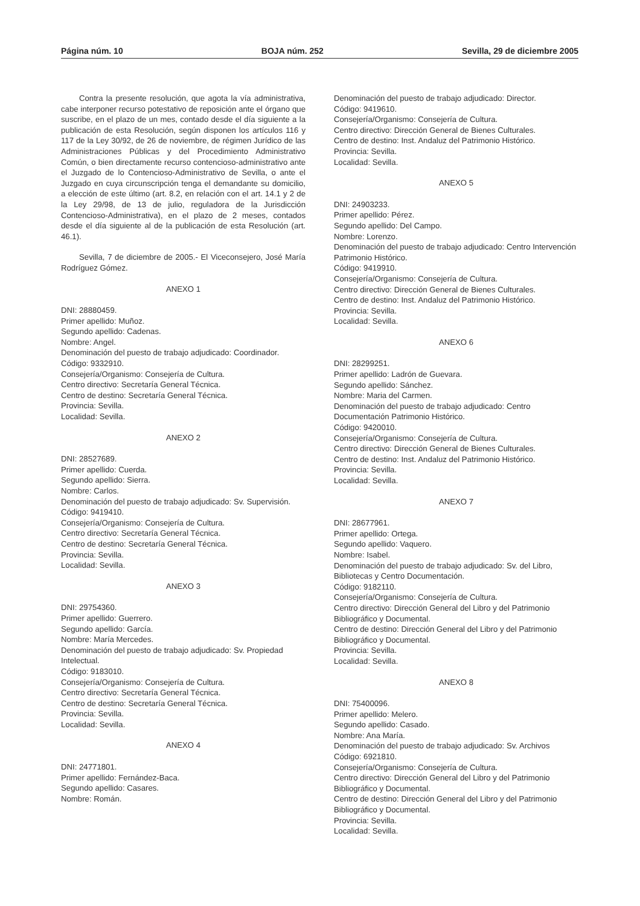Página núm. 10 BOJA núm. 252 Sevilla, 29 de diciembre 2005
Contra la presente resolución, que agota la vía administrativa, cabe interponer recurso potestativo de reposición ante el órgano que suscribe, en el plazo de un mes, contado desde el día siguiente a la publicación de esta Resolución, según disponen los artículos 116 y 117 de la Ley 30/92, de 26 de noviembre, de régimen Jurídico de las Administraciones Públicas y del Procedimiento Administrativo Común, o bien directamente recurso contencioso-administrativo ante el Juzgado de lo Contencioso-Administrativo de Sevilla, o ante el Juzgado en cuya circunscripción tenga el demandante su domicilio, a elección de este último (art. 8.2, en relación con el art. 14.1 y 2 de la Ley 29/98, de 13 de julio, reguladora de la Jurisdicción Contencioso-Administrativa), en el plazo de 2 meses, contados desde el día siguiente al de la publicación de esta Resolución (art. 46.1).
Sevilla, 7 de diciembre de 2005.- El Viceconsejero, José María Rodríguez Gómez.
ANEXO 1
DNI: 28880459.
Primer apellido: Muñoz.
Segundo apellido: Cadenas.
Nombre: Angel.
Denominación del puesto de trabajo adjudicado: Coordinador.
Código: 9332910.
Consejería/Organismo: Consejería de Cultura.
Centro directivo: Secretaría General Técnica.
Centro de destino: Secretaría General Técnica.
Provincia: Sevilla.
Localidad: Sevilla.
ANEXO 2
DNI: 28527689.
Primer apellido: Cuerda.
Segundo apellido: Sierra.
Nombre: Carlos.
Denominación del puesto de trabajo adjudicado: Sv. Supervisión.
Código: 9419410.
Consejería/Organismo: Consejería de Cultura.
Centro directivo: Secretaría General Técnica.
Centro de destino: Secretaría General Técnica.
Provincia: Sevilla.
Localidad: Sevilla.
ANEXO 3
DNI: 29754360.
Primer apellido: Guerrero.
Segundo apellido: García.
Nombre: María Mercedes.
Denominación del puesto de trabajo adjudicado: Sv. Propiedad Intelectual.
Código: 9183010.
Consejería/Organismo: Consejería de Cultura.
Centro directivo: Secretaría General Técnica.
Centro de destino: Secretaría General Técnica.
Provincia: Sevilla.
Localidad: Sevilla.
ANEXO 4
DNI: 24771801.
Primer apellido: Fernández-Baca.
Segundo apellido: Casares.
Nombre: Román.
Denominación del puesto de trabajo adjudicado: Director.
Código: 9419610.
Consejería/Organismo: Consejería de Cultura.
Centro directivo: Dirección General de Bienes Culturales.
Centro de destino: Inst. Andaluz del Patrimonio Histórico.
Provincia: Sevilla.
Localidad: Sevilla.
ANEXO 5
DNI: 24903233.
Primer apellido: Pérez.
Segundo apellido: Del Campo.
Nombre: Lorenzo.
Denominación del puesto de trabajo adjudicado: Centro Intervención Patrimonio Histórico.
Código: 9419910.
Consejería/Organismo: Consejería de Cultura.
Centro directivo: Dirección General de Bienes Culturales.
Centro de destino: Inst. Andaluz del Patrimonio Histórico.
Provincia: Sevilla.
Localidad: Sevilla.
ANEXO 6
DNI: 28299251.
Primer apellido: Ladrón de Guevara.
Segundo apellido: Sánchez.
Nombre: Maria del Carmen.
Denominación del puesto de trabajo adjudicado: Centro Documentación Patrimonio Histórico.
Código: 9420010.
Consejería/Organismo: Consejería de Cultura.
Centro directivo: Dirección General de Bienes Culturales.
Centro de destino: Inst. Andaluz del Patrimonio Histórico.
Provincia: Sevilla.
Localidad: Sevilla.
ANEXO 7
DNI: 28677961.
Primer apellido: Ortega.
Segundo apellido: Vaquero.
Nombre: Isabel.
Denominación del puesto de trabajo adjudicado: Sv. del Libro, Bibliotecas y Centro Documentación.
Código: 9182110.
Consejería/Organismo: Consejería de Cultura.
Centro directivo: Dirección General del Libro y del Patrimonio Bibliográfico y Documental.
Centro de destino: Dirección General del Libro y del Patrimonio Bibliográfico y Documental.
Provincia: Sevilla.
Localidad: Sevilla.
ANEXO 8
DNI: 75400096.
Primer apellido: Melero.
Segundo apellido: Casado.
Nombre: Ana María.
Denominación del puesto de trabajo adjudicado: Sv. Archivos
Código: 6921810.
Consejería/Organismo: Consejería de Cultura.
Centro directivo: Dirección General del Libro y del Patrimonio Bibliográfico y Documental.
Centro de destino: Dirección General del Libro y del Patrimonio Bibliográfico y Documental.
Provincia: Sevilla.
Localidad: Sevilla.